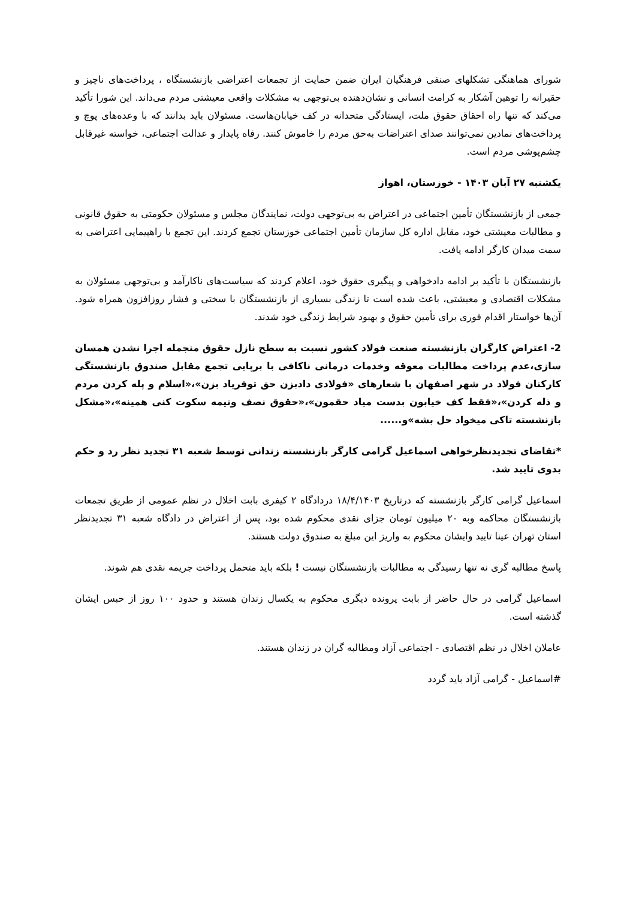شورای هماهنگی تشکلهای صنفی فرهنگیان ایران ضمن حمایت از تجمعات اعتراضی بازنشستگاه ، پرداخت‌های ناچیز و حقیرانه را توهین آشکار به کرامت انسانی و نشان‌دهنده بی‌توجهی به مشکلات واقعی معیشتی مردم می‌داند. این شورا تأکید می‌کند که تنها راه احقاق حقوق ملت، ایستادگی متحدانه در کف خیابان‌هاست. مسئولان باید بدانند که با وعده‌های پوچ و پرداخت‌های نمادین نمی‌توانند صدای اعتراضات به‌حق مردم را خاموش کنند. رفاه پایدار و عدالت اجتماعی، خواسته غیرقابل چشم‌پوشی مردم است.
یکشنبه ۲۷ آبان ۱۴۰۳ - خوزستان، اهواز
جمعی از بازنشستگان تأمین اجتماعی در اعتراض به بی‌توجهی دولت، نمایندگان مجلس و مسئولان حکومتی به حقوق قانونی و مطالبات معیشتی خود، مقابل اداره کل سازمان تأمین اجتماعی خوزستان تجمع کردند. این تجمع با راهپیمایی اعتراضی به سمت میدان کارگر ادامه یافت.
بازنشستگان با تأکید بر ادامه دادخواهی و پیگیری حقوق خود، اعلام کردند که سیاست‌های ناکارآمد و بی‌توجهی مسئولان به مشکلات اقتصادی و معیشتی، باعث شده است تا زندگی بسیاری از بازنشستگان با سختی و فشار روزافزون همراه شود. آن‌ها خواستار اقدام فوری برای تأمین حقوق و بهبود شرایط زندگی خود شدند.
2- اعتراض کارگران بازنشسته صنعت فولاد کشور نسبت به سطح نازل حقوق منجمله اجرا نشدن همسان سازی،عدم پرداخت مطالبات معوقه وخدمات درمانی ناکافی با برپایی تجمع مقابل صندوق بازنشستگی کارکنان فولاد در شهر اصفهان با شعارهای «فولادی دادبزن حق توفریاد بزن»،«اسلام و پله کردن مردم و ذله کردن»،«فقط کف خیابون بدست میاد حقمون»،«حقوق نصف ونیمه سکوت کنی همینه»،«مشکل بازنشسته تاکی میخواد حل بشه»و......
*تقاضای تجدیدنظرخواهی اسماعیل گرامی کارگر بازنشسته زندانی توسط شعبه ۳۱ تجدید نظر رد و حکم بدوی تایید شد.
اسماعیل گرامی کارگر بازنشسته که درتاریخ ۱۸/۴/۱۴۰۳ دردادگاه ۲ کیفری بابت اخلال در نظم عمومی از طریق تجمعات بازنشستگان محاکمه وبه ۲۰ میلیون تومان جزای نقدی محکوم شده بود، پس از اعتراض در دادگاه شعبه ۳۱ تجدیدنظر استان تهران عینا تایید وایشان محکوم به واریز این مبلغ به صندوق دولت هستند.
پاسخ مطالبه گری نه تنها رسیدگی به مطالبات بازنشستگان نیست ! بلکه باید متحمل پرداخت جریمه نقدی هم شوند.
اسماعیل گرامی در حال حاضر از بابت پرونده دیگری محکوم به یکسال زندان هستند و حدود ۱۰۰ روز از حبس ایشان گذشته است.
عاملان اخلال در نظم اقتصادی - اجتماعی آزاد ومطالبه گران در زندان هستند.
#اسماعیل - گرامی آزاد باید گردد